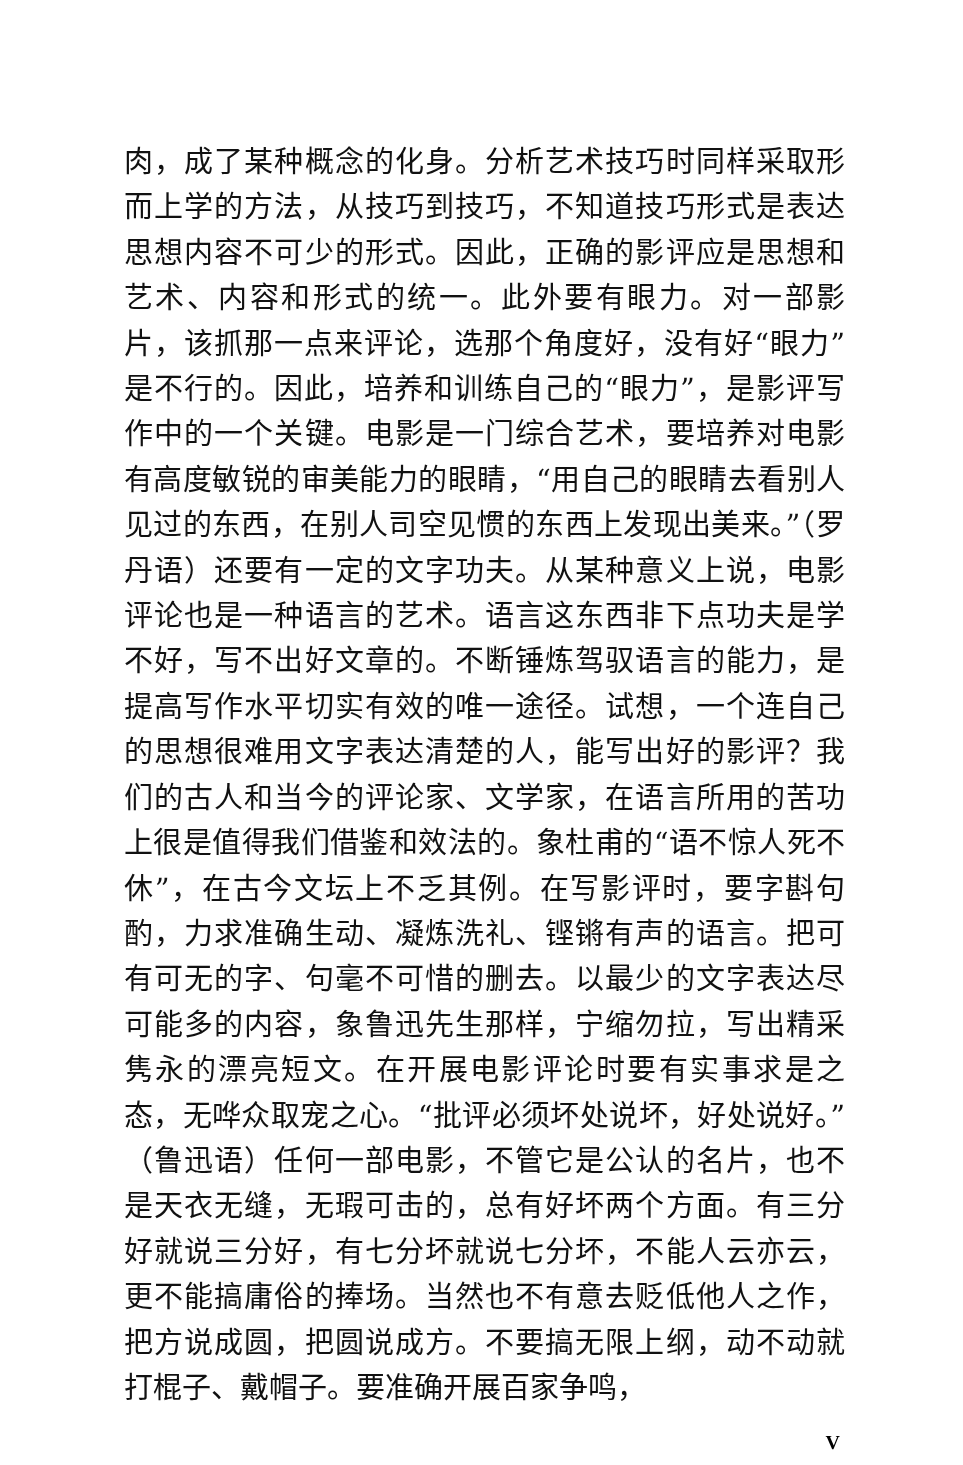肉，成了某种概念的化身。分析艺术技巧时同样采取形而上学的方法，从技巧到技巧，不知道技巧形式是表达思想内容不可少的形式。因此，正确的影评应是思想和艺术、内容和形式的统一。此外要有眼力。对一部影片，该抓那一点来评论，选那个角度好，没有好“眼力”是不行的。因此，培养和训练自己的“眼力”，是影评写作中的一个关键。电影是一门综合艺术，要培养对电影有高度敏锐的审美能力的眼睛，“用自己的眼睛去看别人见过的东西，在别人司空见惯的东西上发现出美来。”（罗丹语）还要有一定的文字功夫。从某种意义上说，电影评论也是一种语言的艺术。语言这东西非下点功夫是学不好，写不出好文章的。不断锤炼驾驭语言的能力，是提高写作水平切实有效的唯一途径。试想，一个连自己的思想很难用文字表达清楚的人，能写出好的影评？我们的古人和当今的评论家、文学家，在语言所用的苦功上很是值得我们借鉴和效法的。象杜甫的“语不惊人死不休”，在古今文坛上不乏其例。在写影评时，要字斟句酌，力求准确生动、凝炼洗礼、铿锵有声的语言。把可有可无的字、句毫不可惜的删去。以最少的文字表达尽可能多的内容，象鲁迅先生那样，宁缩勿拉，写出精采隽永的漂亮短文。在开展电影评论时要有实事求是之态，无哗众取宠之心。“批评必须坏处说坏，好处说好。”（鲁迅语）任何一部电影，不管它是公认的名片，也不是天衣无缝，无瑕可击的，总有好坏两个方面。有三分好就说三分好，有七分坏就说七分坏，不能人云亦云，更不能搞庸俗的捧场。当然也不有意去贬低他人之作，把方说成圆，把圆说成方。不要搞无限上纲，动不动就打棍子、戴帽子。要准确开展百家争鸣，
V